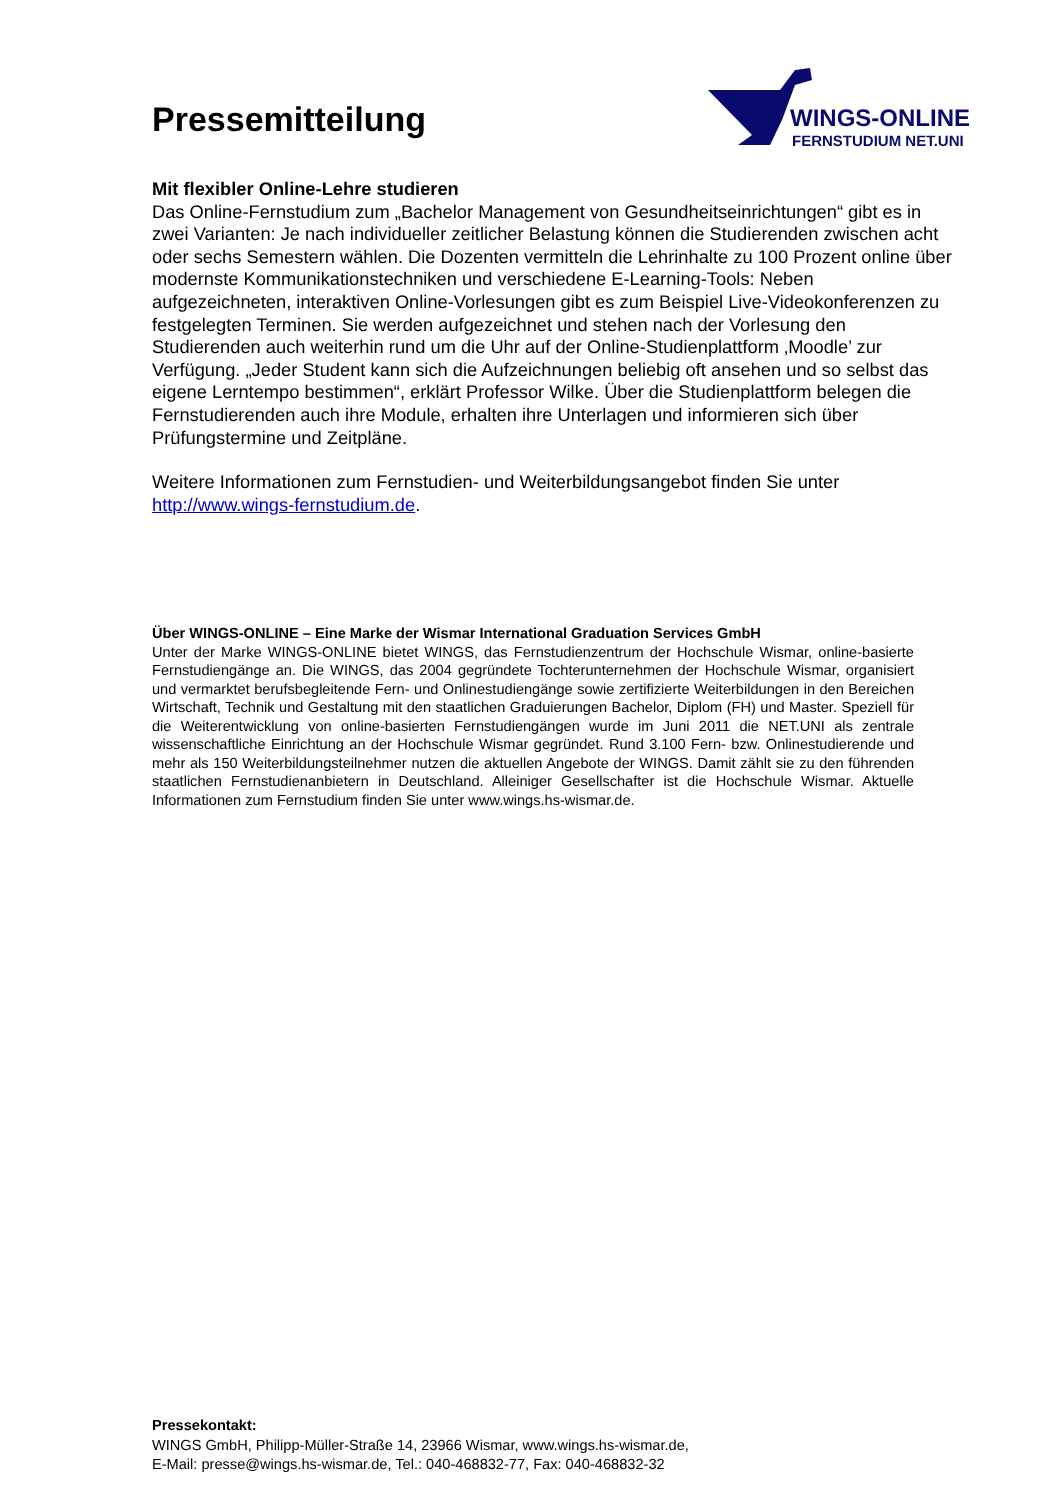Pressemitteilung
WINGS-ONLINE
FERNSTUDIUM NET.UNI
Mit flexibler Online-Lehre studieren
Das Online-Fernstudium zum „Bachelor Management von Gesundheitseinrichtungen“ gibt es in zwei Varianten: Je nach individueller zeitlicher Belastung können die Studierenden zwischen acht oder sechs Semestern wählen. Die Dozenten vermitteln die Lehrinhalte zu 100 Prozent online über modernste Kommunikationstechniken und verschiedene E-Learning-Tools: Neben aufgezeichneten, interaktiven Online-Vorlesungen gibt es zum Beispiel Live-Videokonferenzen zu festgelegten Terminen. Sie werden aufgezeichnet und stehen nach der Vorlesung den Studierenden auch weiterhin rund um die Uhr auf der Online-Studienplattform ‚Moodle’ zur Verfügung. „Jeder Student kann sich die Aufzeichnungen beliebig oft ansehen und so selbst das eigene Lerntempo bestimmen“, erklärt Professor Wilke. Über die Studienplattform belegen die Fernstudierenden auch ihre Module, erhalten ihre Unterlagen und informieren sich über Prüfungstermine und Zeitpläne.
Weitere Informationen zum Fernstudien- und Weiterbildungsangebot finden Sie unter http://www.wings-fernstudium.de.
Über WINGS-ONLINE – Eine Marke der Wismar International Graduation Services GmbH
Unter der Marke WINGS-ONLINE bietet WINGS, das Fernstudienzentrum der Hochschule Wismar, online-basierte Fernstudiengänge an. Die WINGS, das 2004 gegründete Tochterunternehmen der Hochschule Wismar, organisiert und vermarktet berufsbegleitende Fern- und Onlinestudiengänge sowie zertifizierte Weiterbildungen in den Bereichen Wirtschaft, Technik und Gestaltung mit den staatlichen Graduierungen Bachelor, Diplom (FH) und Master. Speziell für die Weiterentwicklung von online-basierten Fernstudiengängen wurde im Juni 2011 die NET.UNI als zentrale wissenschaftliche Einrichtung an der Hochschule Wismar gegründet. Rund 3.100 Fern- bzw. Onlinestudierende und mehr als 150 Weiterbildungsteilnehmer nutzen die aktuellen Angebote der WINGS. Damit zählt sie zu den führenden staatlichen Fernstudienanbietern in Deutschland. Alleiniger Gesellschafter ist die Hochschule Wismar. Aktuelle Informationen zum Fernstudium finden Sie unter www.wings.hs-wismar.de.
Pressekontakt:
WINGS GmbH, Philipp-Müller-Straße 14, 23966 Wismar, www.wings.hs-wismar.de,
E-Mail: presse@wings.hs-wismar.de, Tel.: 040-468832-77, Fax: 040-468832-32